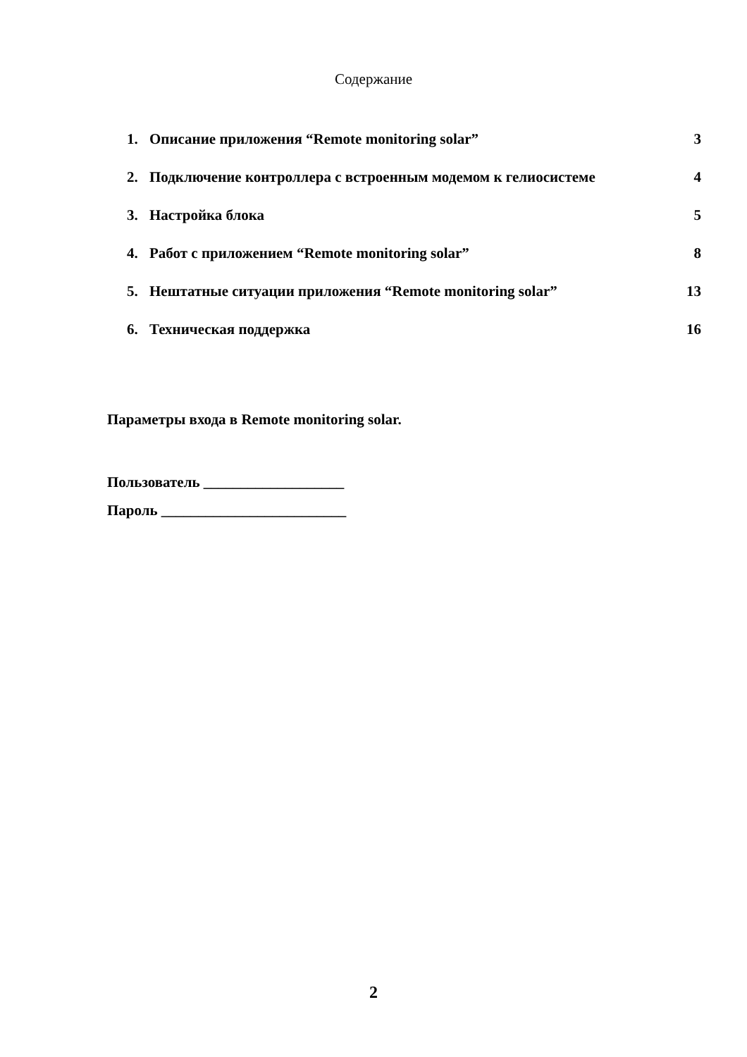Содержание
| 1. | Описание приложения “Remote monitoring solar” | 3 |
| 2. | Подключение контроллера с встроенным модемом к гелиосистеме | 4 |
| 3. | Настройка блока | 5 |
| 4. | Работ с приложением “Remote monitoring solar” | 8 |
| 5. | Нештатные ситуации приложения “Remote monitoring solar” | 13 |
| 6. | Техническая поддержка | 16 |
Параметры входа в Remote monitoring solar.
Пользователь ___________________
Пароль _________________________
2